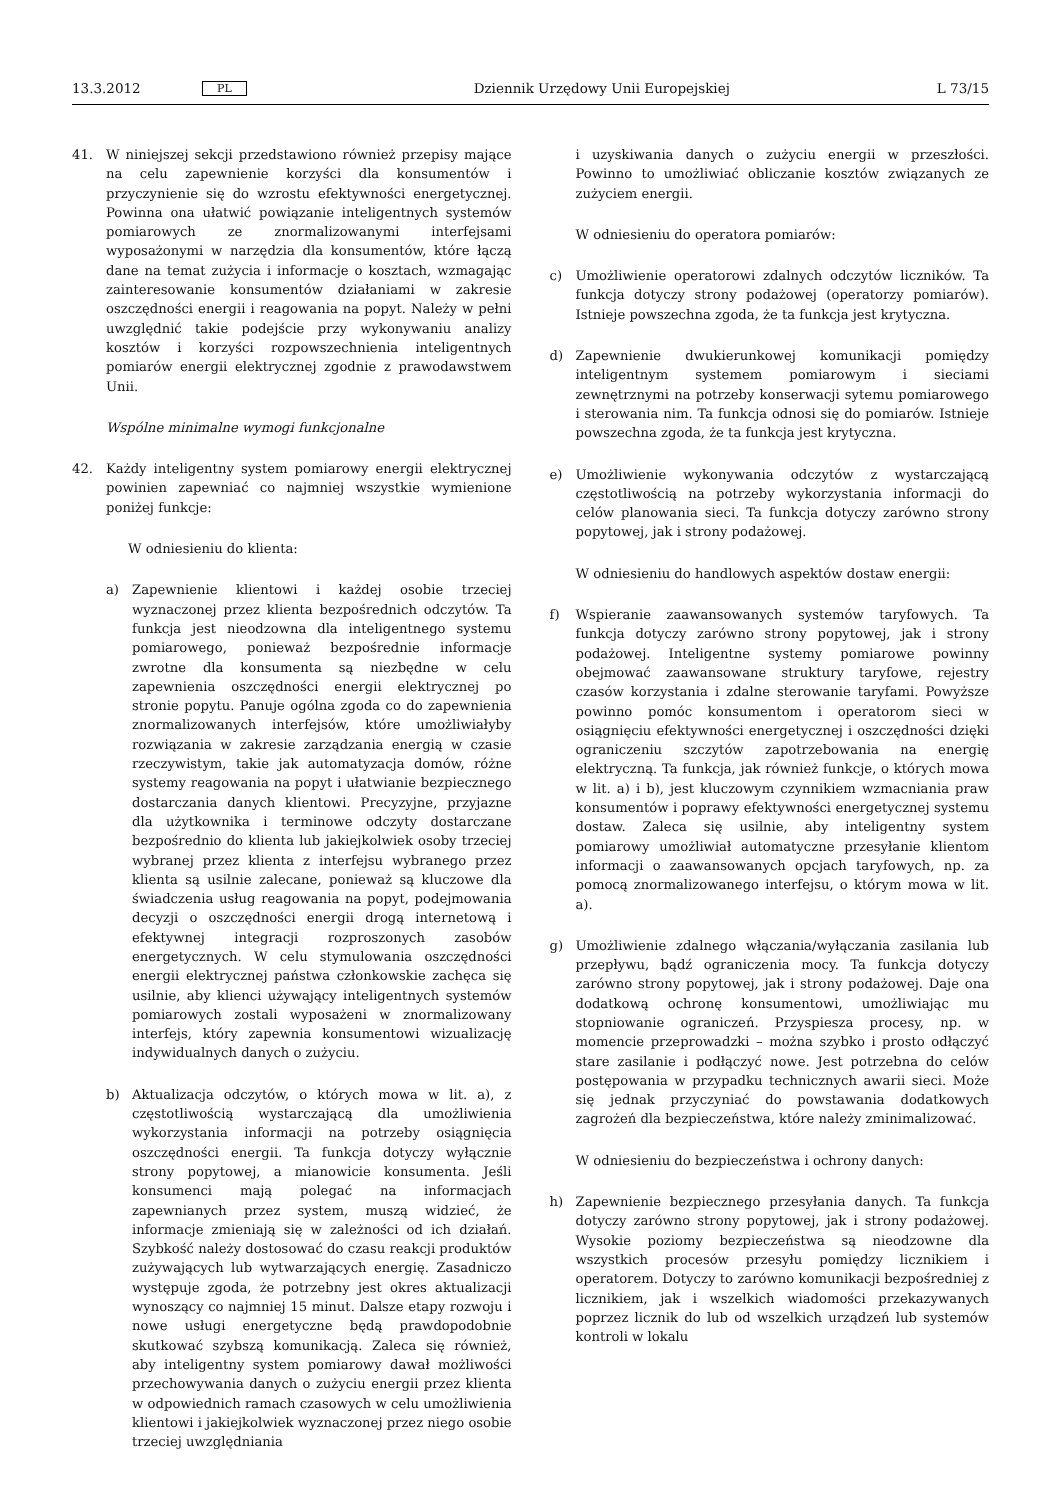13.3.2012 PL Dziennik Urzędowy Unii Europejskiej L 73/15
41. W niniejszej sekcji przedstawiono również przepisy mające na celu zapewnienie korzyści dla konsumentów i przyczynienie się do wzrostu efektywności energetycznej. Powinna ona ułatwić powiązanie inteligentnych systemów pomiarowych ze znormalizowanymi interfejsami wyposażonymi w narzędzia dla konsumentów, które łączą dane na temat zużycia i informacje o kosztach, wzmagając zainteresowanie konsumentów działaniami w zakresie oszczędności energii i reagowania na popyt. Należy w pełni uwzględnić takie podejście przy wykonywaniu analizy kosztów i korzyści rozpowszechnienia inteligentnych pomiarów energii elektrycznej zgodnie z prawodawstwem Unii.
Wspólne minimalne wymogi funkcjonalne
42. Każdy inteligentny system pomiarowy energii elektrycznej powinien zapewniać co najmniej wszystkie wymienione poniżej funkcje:
W odniesieniu do klienta:
a) Zapewnienie klientowi i każdej osobie trzeciej wyznaczonej przez klienta bezpośrednich odczytów. Ta funkcja jest nieodzowna dla inteligentnego systemu pomiarowego, ponieważ bezpośrednie informacje zwrotne dla konsumenta są niezbędne w celu zapewnienia oszczędności energii elektrycznej po stronie popytu. Panuje ogólna zgoda co do zapewnienia znormalizowanych interfejsów, które umożliwiałyby rozwiązania w zakresie zarządzania energią w czasie rzeczywistym, takie jak automatyzacja domów, różne systemy reagowania na popyt i ułatwianie bezpiecznego dostarczania danych klientowi. Precyzyjne, przyjazne dla użytkownika i terminowe odczyty dostarczane bezpośrednio do klienta lub jakiejkolwiek osoby trzeciej wybranej przez klienta z interfejsu wybranego przez klienta są usilnie zalecane, ponieważ są kluczowe dla świadczenia usług reagowania na popyt, podejmowania decyzji o oszczędności energii drogą internetową i efektywnej integracji rozproszonych zasobów energetycznych. W celu stymulowania oszczędności energii elektrycznej państwa członkowskie zachęca się usilnie, aby klienci używający inteligentnych systemów pomiarowych zostali wyposażeni w znormalizowany interfejs, który zapewnia konsumentowi wizualizację indywidualnych danych o zużyciu.
b) Aktualizacja odczytów, o których mowa w lit. a), z częstotliwością wystarczającą dla umożliwienia wykorzystania informacji na potrzeby osiągnięcia oszczędności energii. Ta funkcja dotyczy wyłącznie strony popytowej, a mianowicie konsumenta. Jeśli konsumenci mają polegać na informacjach zapewnianych przez system, muszą widzieć, że informacje zmieniają się w zależności od ich działań. Szybkość należy dostosować do czasu reakcji produktów zużywających lub wytwarzających energię. Zasadniczo występuje zgoda, że potrzebny jest okres aktualizacji wynoszący co najmniej 15 minut. Dalsze etapy rozwoju i nowe usługi energetyczne będą prawdopodobnie skutkować szybszą komunikacją. Zaleca się również, aby inteligentny system pomiarowy dawał możliwości przechowywania danych o zużyciu energii przez klienta w odpowiednich ramach czasowych w celu umożliwienia klientowi i jakiejkolwiek wyznaczonej przez niego osobie trzeciej uwzględniania
i uzyskiwania danych o zużyciu energii w przeszłości. Powinno to umożliwiać obliczanie kosztów związanych ze zużyciem energii.
W odniesieniu do operatora pomiarów:
c) Umożliwienie operatorowi zdalnych odczytów liczników. Ta funkcja dotyczy strony podażowej (operatorzy pomiarów). Istnieje powszechna zgoda, że ta funkcja jest krytyczna.
d) Zapewnienie dwukierunkowej komunikacji pomiędzy inteligentnym systemem pomiarowym i sieciami zewnętrznymi na potrzeby konserwacji sytemu pomiarowego i sterowania nim. Ta funkcja odnosi się do pomiarów. Istnieje powszechna zgoda, że ta funkcja jest krytyczna.
e) Umożliwienie wykonywania odczytów z wystarczającą częstotliwością na potrzeby wykorzystania informacji do celów planowania sieci. Ta funkcja dotyczy zarówno strony popytowej, jak i strony podażowej.
W odniesieniu do handlowych aspektów dostaw energii:
f) Wspieranie zaawansowanych systemów taryfowych. Ta funkcja dotyczy zarówno strony popytowej, jak i strony podażowej. Inteligentne systemy pomiarowe powinny obejmować zaawansowane struktury taryfowe, rejestry czasów korzystania i zdalne sterowanie taryfami. Powyższe powinno pomóc konsumentom i operatorom sieci w osiągnięciu efektywności energetycznej i oszczędności dzięki ograniczeniu szczytów zapotrzebowania na energię elektryczną. Ta funkcja, jak również funkcje, o których mowa w lit. a) i b), jest kluczowym czynnikiem wzmacniania praw konsumentów i poprawy efektywności energetycznej systemu dostaw. Zaleca się usilnie, aby inteligentny system pomiarowy umożliwiał automatyczne przesyłanie klientom informacji o zaawansowanych opcjach taryfowych, np. za pomocą znormalizowanego interfejsu, o którym mowa w lit. a).
g) Umożliwienie zdalnego włączania/wyłączania zasilania lub przepływu, bądź ograniczenia mocy. Ta funkcja dotyczy zarówno strony popytowej, jak i strony podażowej. Daje ona dodatkową ochronę konsumentowi, umożliwiając mu stopniowanie ograniczeń. Przyspiesza procesy, np. w momencie przeprowadzki – można szybko i prosto odłączyć stare zasilanie i podłączyć nowe. Jest potrzebna do celów postępowania w przypadku technicznych awarii sieci. Może się jednak przyczyniać do powstawania dodatkowych zagrożeń dla bezpieczeństwa, które należy zminimalizować.
W odniesieniu do bezpieczeństwa i ochrony danych:
h) Zapewnienie bezpiecznego przesyłania danych. Ta funkcja dotyczy zarówno strony popytowej, jak i strony podażowej. Wysokie poziomy bezpieczeństwa są nieodzowne dla wszystkich procesów przesyłu pomiędzy licznikiem i operatorem. Dotyczy to zarówno komunikacji bezpośredniej z licznikiem, jak i wszelkich wiadomości przekazywanych poprzez licznik do lub od wszelkich urządzeń lub systemów kontroli w lokalu